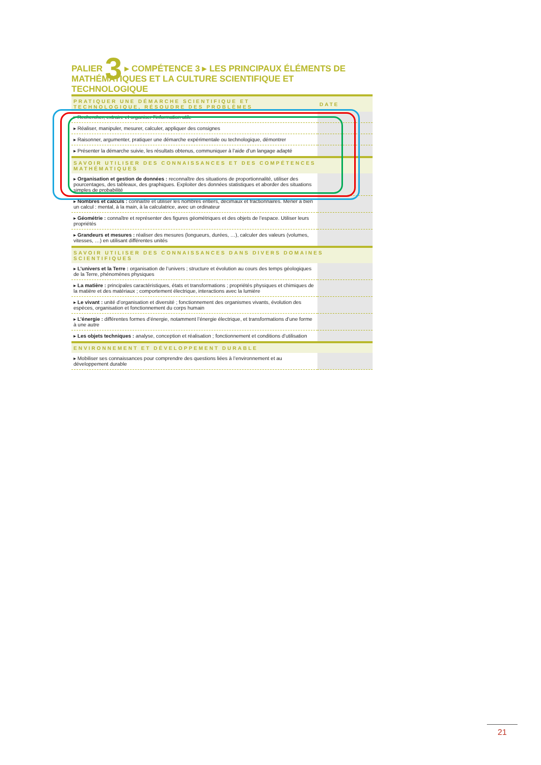PALIER 3 ▸ COMPÉTENCE 3 ▸ LES PRINCIPAUX ÉLÉMENTS DE MATHÉMATIQUES ET LA CULTURE SCIENTIFIQUE ET TECHNOLOGIQUE
| PRATIQUER UNE DÉMARCHE SCIENTIFIQUE ET TECHNOLOGIQUE, RÉSOUDRE DES PROBLÈMES | DATE |
| --- | --- |
| ▸ Rechercher, extraire et organiser l’information utile | |
| ▸ Réaliser, manipuler, mesurer, calculer, appliquer des consignes | |
| ▸ Raisonner, argumenter, pratiquer une démarche expérimentale ou technologique, démontrer | |
| ▸ Présenter la démarche suivie, les résultats obtenus, communiquer à l’aide d’un langage adapté | |
| SAVOIR UTILISER DES CONNAISSANCES ET DES COMPÉTENCES MATHÉMATIQUES | |
| ▸ Organisation et gestion de données : reconnaître des situations de proportionnalité, utiliser des pourcentages, des tableaux, des graphiques. Exploiter des données statistiques et aborder des situations simples de probabilité | |
| ▸ Nombres et calculs : connaître et utiliser les nombres entiers, décimaux et fractionnaires. Mener à bien un calcul : mental, à la main, à la calculatrice, avec un ordinateur | |
| ▸ Géométrie : connaître et représenter des figures géométriques et des objets de l’espace. Utiliser leurs propriétés | |
| ▸ Grandeurs et mesures : réaliser des mesures (longueurs, durées, …), calculer des valeurs (volumes, vitesses, …) en utilisant différentes unités | |
| SAVOIR UTILISER DES CONNAISSANCES DANS DIVERS DOMAINES SCIENTIFIQUES | |
| ▸ L’univers et la Terre : organisation de l’univers ; structure et évolution au cours des temps géologiques de la Terre, phénomènes physiques | |
| ▸ La matière : principales caractéristiques, états et transformations ; propriétés physiques et chimiques de la matière et des matériaux ; comportement électrique, interactions avec la lumière | |
| ▸ Le vivant : unité d’organisation et diversité ; fonctionnement des organismes vivants, évolution des espèces, organisation et fonctionnement du corps humain | |
| ▸ L’énergie : différentes formes d’énergie, notamment l’énergie électrique, et transformations d’une forme à une autre | |
| ▸ Les objets techniques : analyse, conception et réalisation ; fonctionnement et conditions d’utilisation | |
| ENVIRONNEMENT ET DÉVELOPPEMENT DURABLE | |
| ▸ Mobiliser ses connaissances pour comprendre des questions liées à l’environnement et au développement durable | |
21